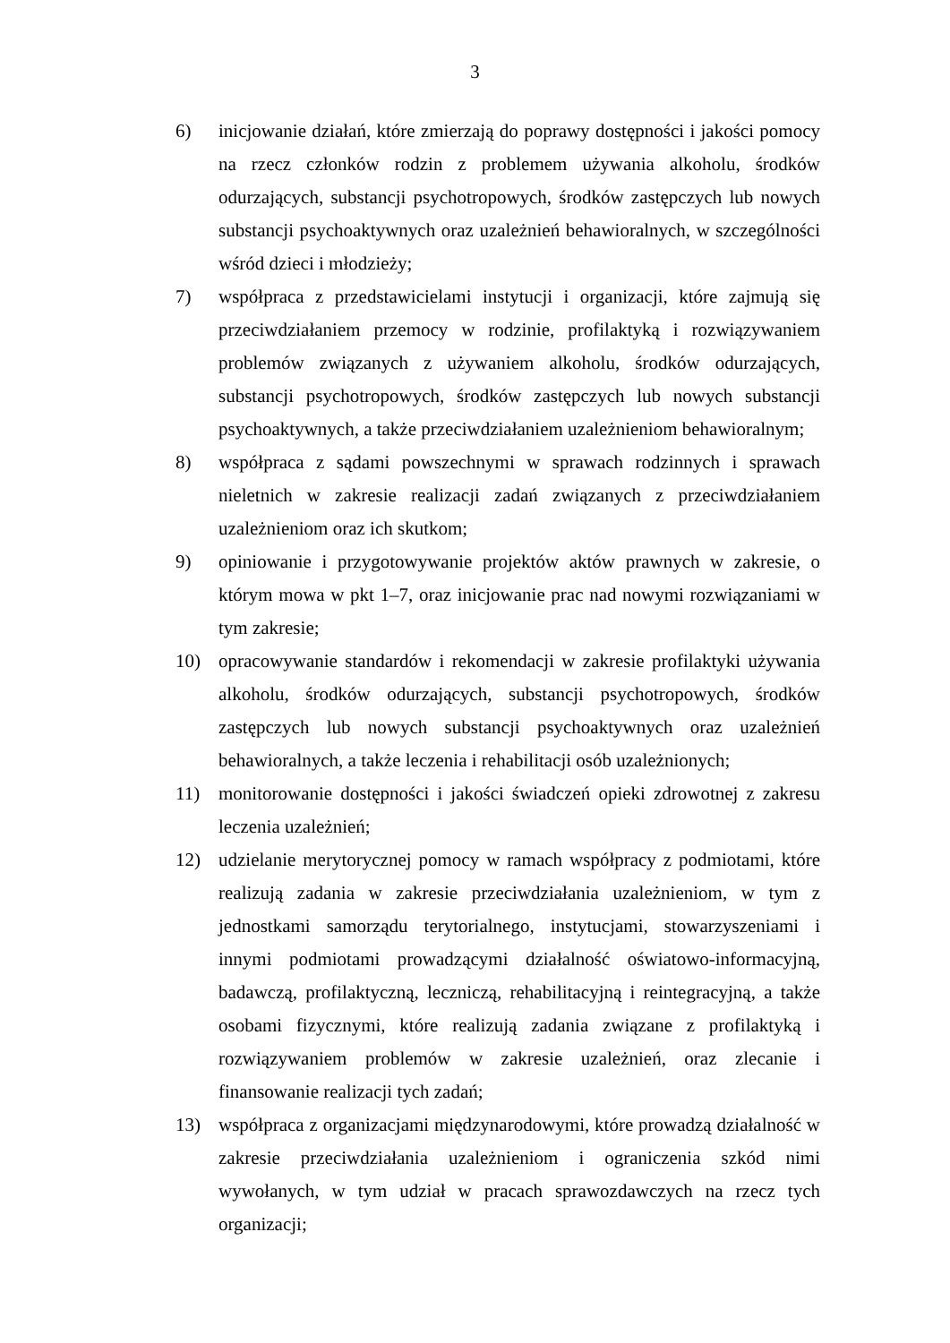3
6) inicjowanie działań, które zmierzają do poprawy dostępności i jakości pomocy na rzecz członków rodzin z problemem używania alkoholu, środków odurzających, substancji psychotropowych, środków zastępczych lub nowych substancji psychoaktywnych oraz uzależnień behawioralnych, w szczególności wśród dzieci i młodzieży;
7) współpraca z przedstawicielami instytucji i organizacji, które zajmują się przeciwdziałaniem przemocy w rodzinie, profilaktyką i rozwiązywaniem problemów związanych z używaniem alkoholu, środków odurzających, substancji psychotropowych, środków zastępczych lub nowych substancji psychoaktywnych, a także przeciwdziałaniem uzależnieniom behawioralnym;
8) współpraca z sądami powszechnymi w sprawach rodzinnych i sprawach nieletnich w zakresie realizacji zadań związanych z przeciwdziałaniem uzależnieniom oraz ich skutkom;
9) opiniowanie i przygotowywanie projektów aktów prawnych w zakresie, o którym mowa w pkt 1–7, oraz inicjowanie prac nad nowymi rozwiązaniami w tym zakresie;
10) opracowywanie standardów i rekomendacji w zakresie profilaktyki używania alkoholu, środków odurzających, substancji psychotropowych, środków zastępczych lub nowych substancji psychoaktywnych oraz uzależnień behawioralnych, a także leczenia i rehabilitacji osób uzależnionych;
11) monitorowanie dostępności i jakości świadczeń opieki zdrowotnej z zakresu leczenia uzależnień;
12) udzielanie merytorycznej pomocy w ramach współpracy z podmiotami, które realizują zadania w zakresie przeciwdziałania uzależnieniom, w tym z jednostkami samorządu terytorialnego, instytucjami, stowarzyszeniami i innymi podmiotami prowadzącymi działalność oświatowo-informacyjną, badawczą, profilaktyczną, leczniczą, rehabilitacyjną i reintegracyjną, a także osobami fizycznymi, które realizują zadania związane z profilaktyką i rozwiązywaniem problemów w zakresie uzależnień, oraz zlecanie i finansowanie realizacji tych zadań;
13) współpraca z organizacjami międzynarodowymi, które prowadzą działalność w zakresie przeciwdziałania uzależnieniom i ograniczenia szkód nimi wywołanych, w tym udział w pracach sprawozdawczych na rzecz tych organizacji;